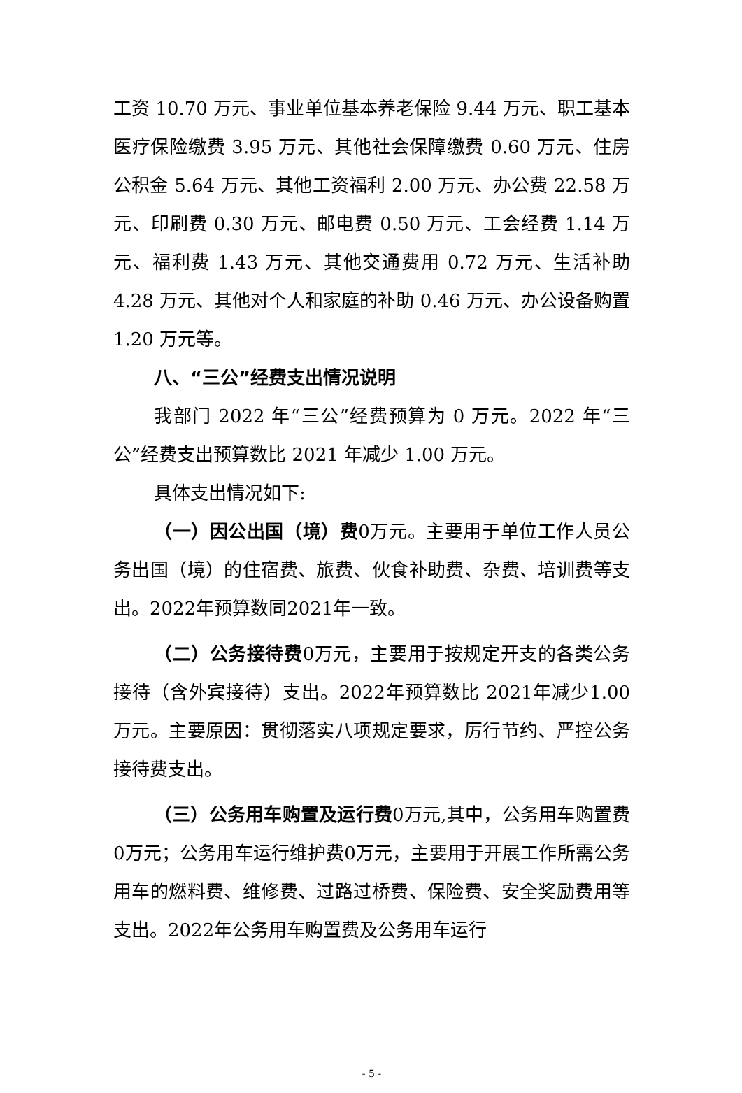工资 10.70 万元、事业单位基本养老保险 9.44 万元、职工基本医疗保险缴费 3.95 万元、其他社会保障缴费 0.60 万元、住房公积金 5.64 万元、其他工资福利 2.00 万元、办公费 22.58 万元、印刷费 0.30 万元、邮电费 0.50 万元、工会经费 1.14 万元、福利费 1.43 万元、其他交通费用 0.72 万元、生活补助 4.28 万元、其他对个人和家庭的补助 0.46 万元、办公设备购置 1.20 万元等。
八、“三公”经费支出情况说明
我部门 2022 年“三公”经费预算为 0 万元。2022 年“三公”经费支出预算数比 2021 年减少 1.00 万元。
具体支出情况如下:
（一）因公出国（境）费0万元。主要用于单位工作人员公务出国（境）的住宿费、旅费、伙食补助费、杂费、培训费等支出。2022年预算数同2021年一致。
（二）公务接待费0万元，主要用于按规定开支的各类公务接待（含外宾接待）支出。2022年预算数比 2021年减少1.00万元。主要原因：贯彻落实八项规定要求，厉行节约、严控公务接待费支出。
（三）公务用车购置及运行费0万元,其中，公务用车购置费0万元；公务用车运行维护费0万元，主要用于开展工作所需公务用车的燃料费、维修费、过路过桥费、保险费、安全奖励费用等支出。2022年公务用车购置费及公务用车运行
- 5 -